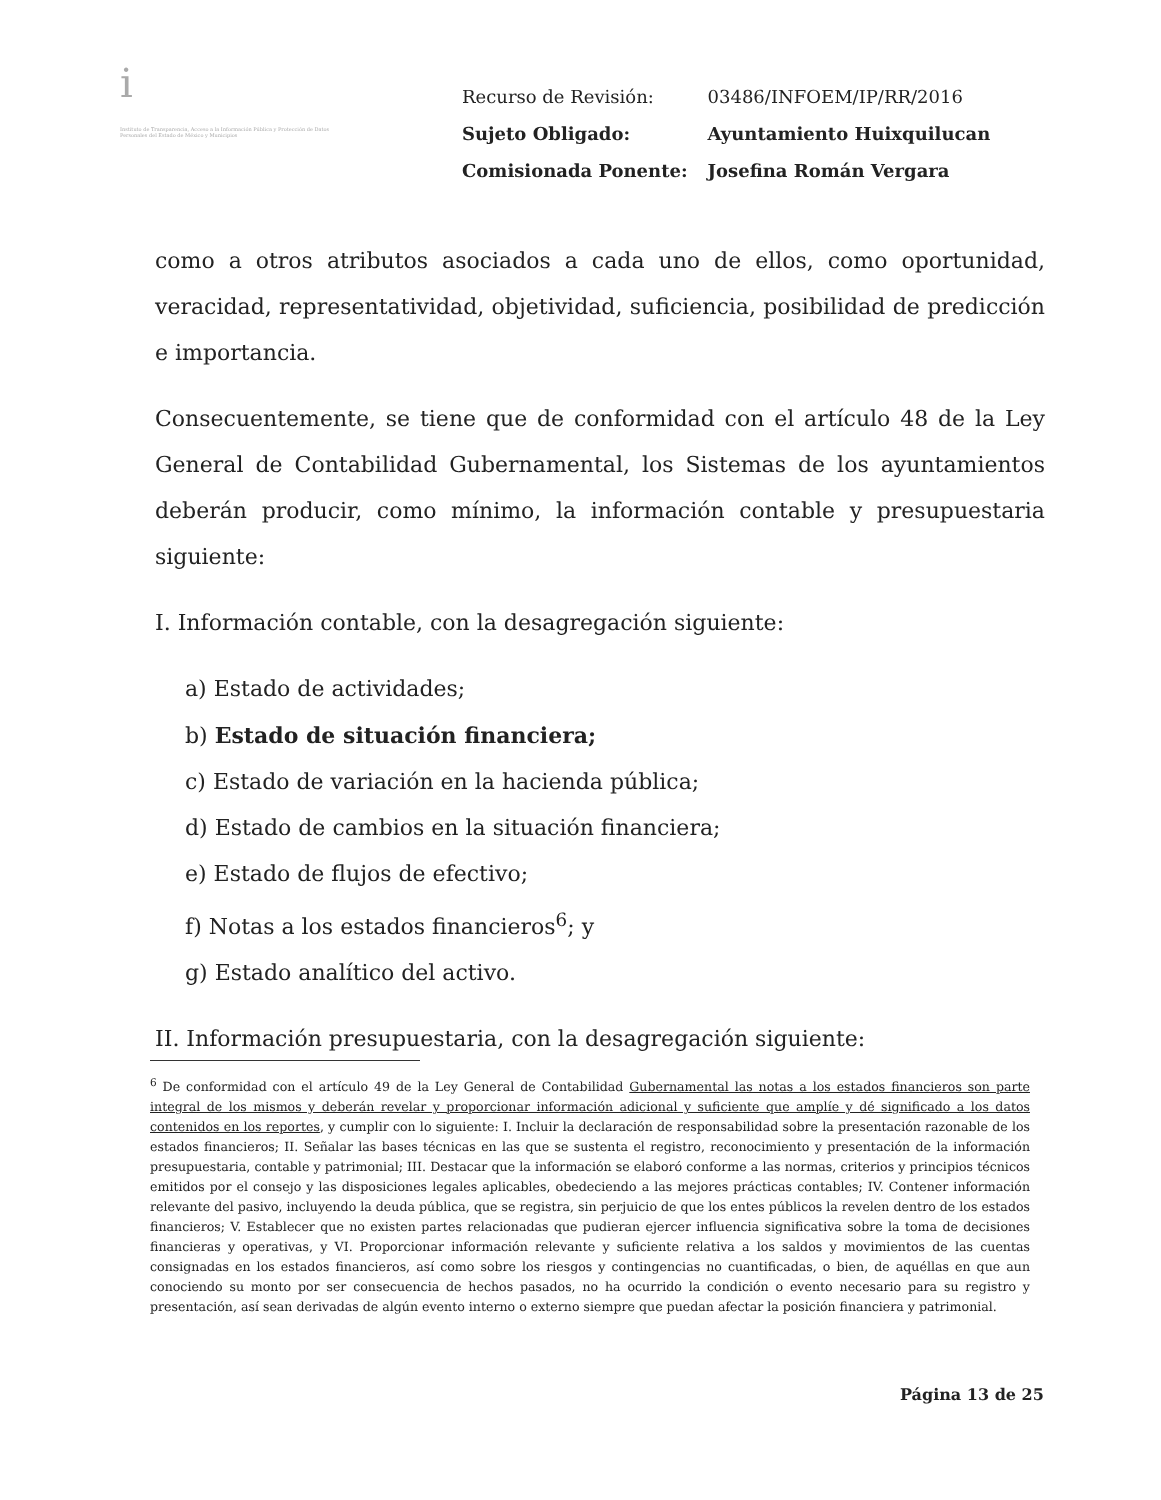i
Instituto de Transparencia, Acceso a la Información Pública y Protección de Datos Personales del Estado de México y Municipios
| Recurso de Revisión: | 03486/INFOEM/IP/RR/2016 |
| Sujeto Obligado: | Ayuntamiento Huixquilucan |
| Comisionada Ponente: | Josefina Román Vergara |
como a otros atributos asociados a cada uno de ellos, como oportunidad, veracidad, representatividad, objetividad, suficiencia, posibilidad de predicción e importancia.
Consecuentemente, se tiene que de conformidad con el artículo 48 de la Ley General de Contabilidad Gubernamental, los Sistemas de los ayuntamientos deberán producir, como mínimo, la información contable y presupuestaria siguiente:
I. Información contable, con la desagregación siguiente:
a) Estado de actividades;
b) Estado de situación financiera;
c) Estado de variación en la hacienda pública;
d) Estado de cambios en la situación financiera;
e) Estado de flujos de efectivo;
f) Notas a los estados financieros<sup>6</sup>; y
g) Estado analítico del activo.
II. Información presupuestaria, con la desagregación siguiente:
<sup>6</sup> De conformidad con el artículo 49 de la Ley General de Contabilidad Gubernamental las notas a los estados financieros son parte integral de los mismos y deberán revelar y proporcionar información adicional y suficiente que amplíe y dé significado a los datos contenidos en los reportes, y cumplir con lo siguiente: I. Incluir la declaración de responsabilidad sobre la presentación razonable de los estados financieros; II. Señalar las bases técnicas en las que se sustenta el registro, reconocimiento y presentación de la información presupuestaria, contable y patrimonial; III. Destacar que la información se elaboró conforme a las normas, criterios y principios técnicos emitidos por el consejo y las disposiciones legales aplicables, obedeciendo a las mejores prácticas contables; IV. Contener información relevante del pasivo, incluyendo la deuda pública, que se registra, sin perjuicio de que los entes públicos la revelen dentro de los estados financieros; V. Establecer que no existen partes relacionadas que pudieran ejercer influencia significativa sobre la toma de decisiones financieras y operativas, y VI. Proporcionar información relevante y suficiente relativa a los saldos y movimientos de las cuentas consignadas en los estados financieros, así como sobre los riesgos y contingencias no cuantificadas, o bien, de aquéllas en que aun conociendo su monto por ser consecuencia de hechos pasados, no ha ocurrido la condición o evento necesario para su registro y presentación, así sean derivadas de algún evento interno o externo siempre que puedan afectar la posición financiera y patrimonial.
Página 13 de 25